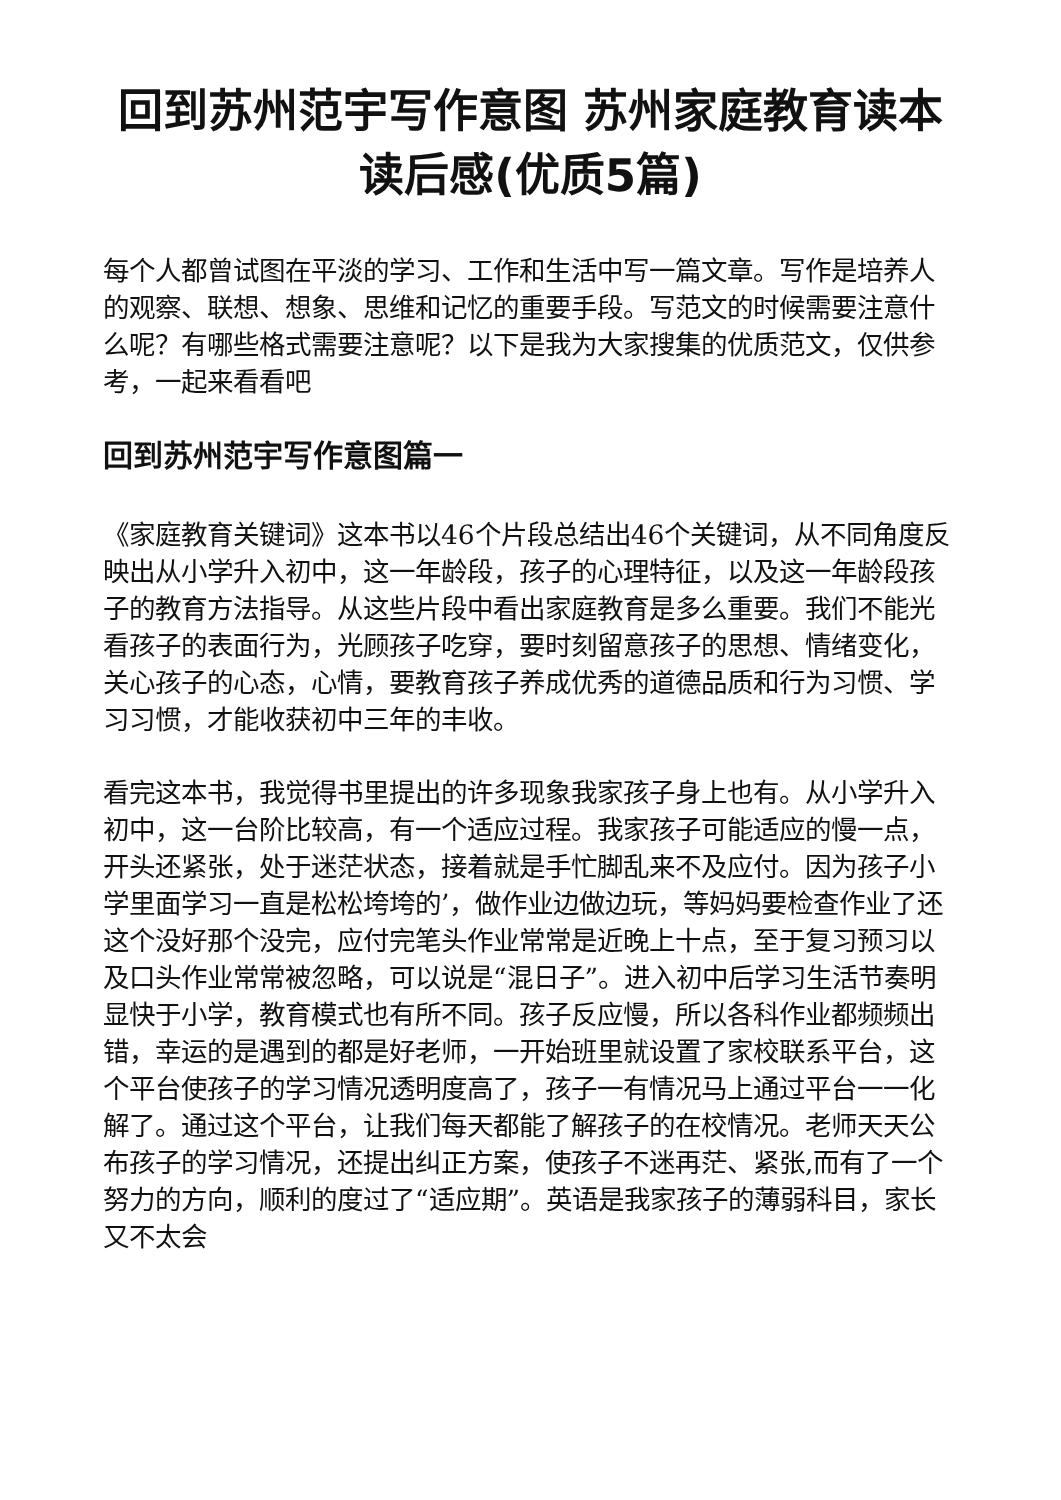回到苏州范宇写作意图 苏州家庭教育读本读后感(优质5篇)
每个人都曾试图在平淡的学习、工作和生活中写一篇文章。写作是培养人的观察、联想、想象、思维和记忆的重要手段。写范文的时候需要注意什么呢？有哪些格式需要注意呢？以下是我为大家搜集的优质范文，仅供参考，一起来看看吧
回到苏州范宇写作意图篇一
《家庭教育关键词》这本书以46个片段总结出46个关键词，从不同角度反映出从小学升入初中，这一年龄段，孩子的心理特征，以及这一年龄段孩子的教育方法指导。从这些片段中看出家庭教育是多么重要。我们不能光看孩子的表面行为，光顾孩子吃穿，要时刻留意孩子的思想、情绪变化，关心孩子的心态，心情，要教育孩子养成优秀的道德品质和行为习惯、学习习惯，才能收获初中三年的丰收。
看完这本书，我觉得书里提出的许多现象我家孩子身上也有。从小学升入初中，这一台阶比较高，有一个适应过程。我家孩子可能适应的慢一点，开头还紧张，处于迷茫状态，接着就是手忙脚乱来不及应付。因为孩子小学里面学习一直是松松垮垮的’，做作业边做边玩，等妈妈要检查作业了还这个没好那个没完，应付完笔头作业常常是近晚上十点，至于复习预习以及口头作业常常被忽略，可以说是“混日子”。进入初中后学习生活节奏明显快于小学，教育模式也有所不同。孩子反应慢，所以各科作业都频频出错，幸运的是遇到的都是好老师，一开始班里就设置了家校联系平台，这个平台使孩子的学习情况透明度高了，孩子一有情况马上通过平台一一化解了。通过这个平台，让我们每天都能了解孩子的在校情况。老师天天公布孩子的学习情况，还提出纠正方案，使孩子不迷再茫、紧张,而有了一个努力的方向，顺利的度过了“适应期”。英语是我家孩子的薄弱科目，家长又不太会